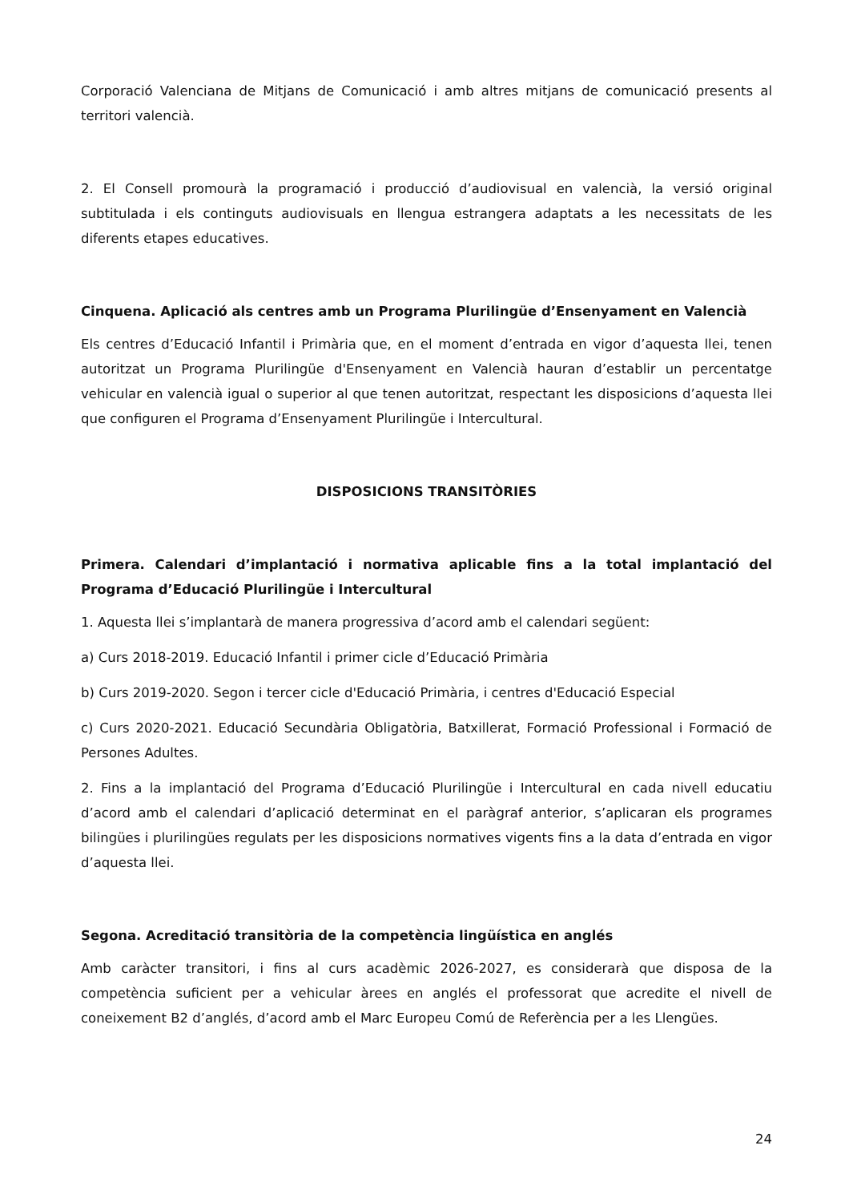Corporació Valenciana de Mitjans de Comunicació i amb altres mitjans de comunicació presents al territori valencià.
2. El Consell promourà la programació i producció d’audiovisual en valencià, la versió original subtitulada i els continguts audiovisuals en llengua estrangera adaptats a les necessitats de les diferents etapes educatives.
Cinquena. Aplicació als centres amb un Programa Plurilingüe d’Ensenyament en Valencià
Els centres d’Educació Infantil i Primària que, en el moment d’entrada en vigor d’aquesta llei, tenen autoritzat un Programa Plurilingüe d'Ensenyament en Valencià hauran d’establir un percentatge vehicular en valencià igual o superior al que tenen autoritzat, respectant les disposicions d’aquesta llei que configuren el Programa d’Ensenyament Plurilingüe i Intercultural.
DISPOSICIONS TRANSITÒRIES
Primera. Calendari d’implantació i normativa aplicable fins a la total implantació del Programa d’Educació Plurilingüe i Intercultural
1. Aquesta llei s’implantarà de manera progressiva d’acord amb el calendari següent:
a) Curs 2018-2019. Educació Infantil i primer cicle d’Educació Primària
b) Curs 2019-2020. Segon i tercer cicle d'Educació Primària, i centres d'Educació Especial
c) Curs 2020-2021. Educació Secundària Obligatòria, Batxillerat, Formació Professional i Formació de Persones Adultes.
2. Fins a la implantació del Programa d’Educació Plurilingüe i Intercultural en cada nivell educatiu d’acord amb el calendari d’aplicació determinat en el paràgraf anterior, s’aplicaran els programes bilingües i plurilingües regulats per les disposicions normatives vigents fins a la data d’entrada en vigor d’aquesta llei.
Segona. Acreditació transitòria de la competència lingüística en anglés
Amb caràcter transitori, i fins al curs acadèmic 2026-2027, es considerarà que disposa de la competència suficient per a vehicular àrees en anglés el professorat que acredite el nivell de coneixement B2 d’anglés, d’acord amb el Marc Europeu Comú de Referència per a les Llengües.
24